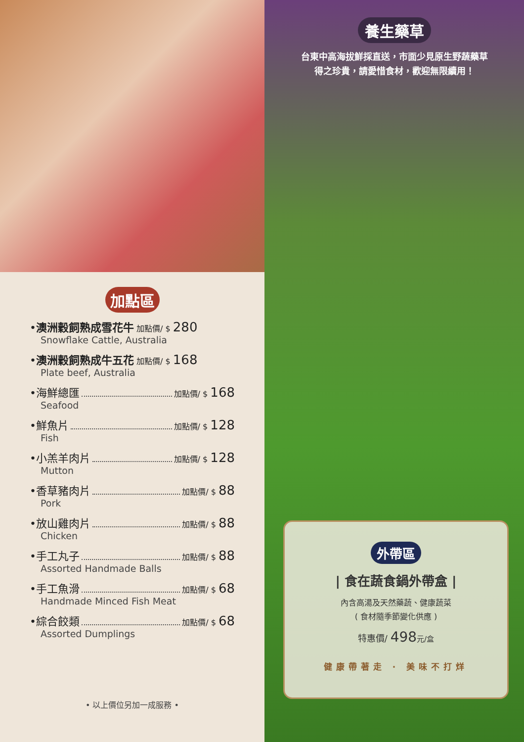加點區
• 澳洲穀飼熟成雪花牛 加點價/ $ 280
Snowflake Cattle, Australia
• 澳洲穀飼熟成牛五花 加點價/ $ 168
Plate beef, Australia
• 海鮮總匯 加點價/ $ 168
Seafood
• 鮮魚片 加點價/ $ 128
Fish
• 小羔羊肉片 加點價/ $ 128
Mutton
• 香草豬肉片 加點價/ $ 88
Pork
• 放山雞肉片 加點價/ $ 88
Chicken
• 手工丸子 加點價/ $ 88
Assorted Handmade Balls
• 手工魚滑 加點價/ $ 68
Handmade Minced Fish Meat
• 綜合餃類 加點價/ $ 68
Assorted Dumplings
• 以上價位另加一成服務 •
養生藥草
台東中高海拔鮮採直送，市面少見原生野蔬藥草
得之珍貴，請愛惜食材，歡迎無限續用！
外帶區
| 食在蔬食鍋外帶盒 |
內含高湯及天然藥蔬、健康蔬菜
( 食材隨季節變化供應 )
特惠價/ 498 元/盒
健康帶著走 · 美味不打烊